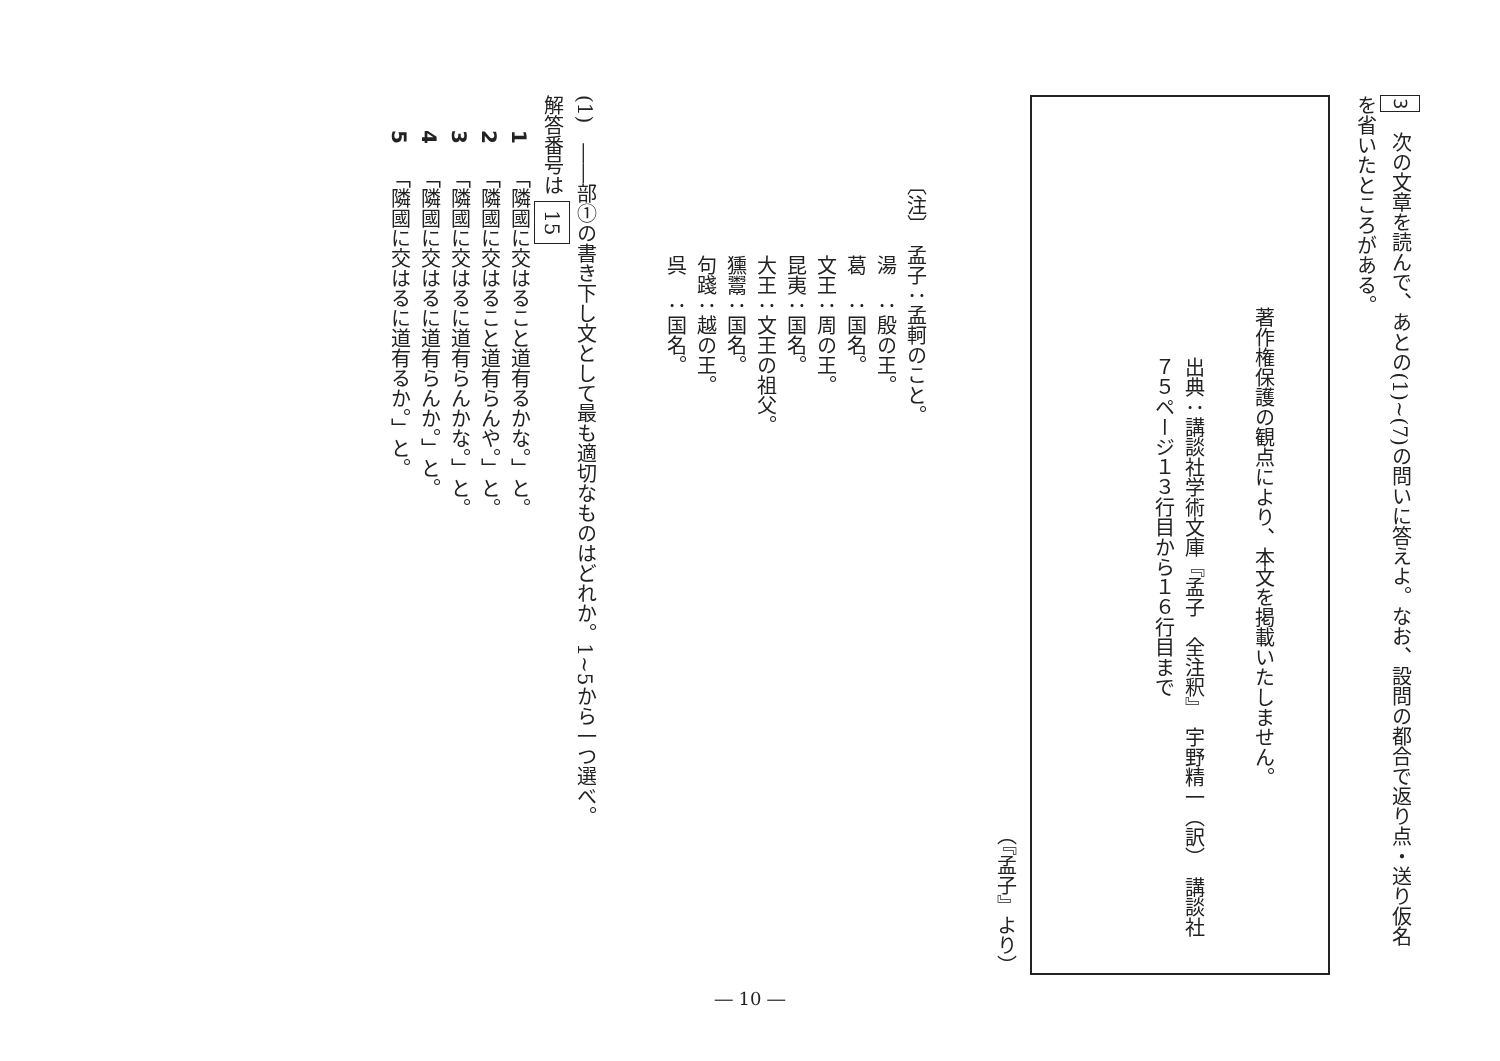3　次の文章を読んで、あとの(1)~(7)の問いに答えよ。なお、設問の都合で返り点・送り仮名を省いたところがある。
著作権保護の観点により、本文を掲載いたしません。
出典：講談社学術文庫『孟子　全注釈』　宇野精一（訳）　講談社
７５ページ１３行目から１６行目まで
（『孟子』より）
〔注〕　孟子：孟軻のこと。
　　　　湯　：殷の王。
　　　　葛　：国名。
　　　　文王：周の王。
　　　　昆夷：国名。
　　　　大王：文王の祖父。
　　　　獯鬻：国名。
　　　　句踐：越の王。
　　　　呉　：国名。
(1)　――部①の書き下し文として最も適切なものはどれか。1~5から一つ選べ。
解答番号は15
1　「隣國に交はること道有るかな。」と。
2　「隣國に交はること道有らんや。」と。
3　「隣國に交はるに道有らんかな。」と。
4　「隣國に交はるに道有らんか。」と。
5　「隣國に交はるに道有るか。」と。
― 10 ―